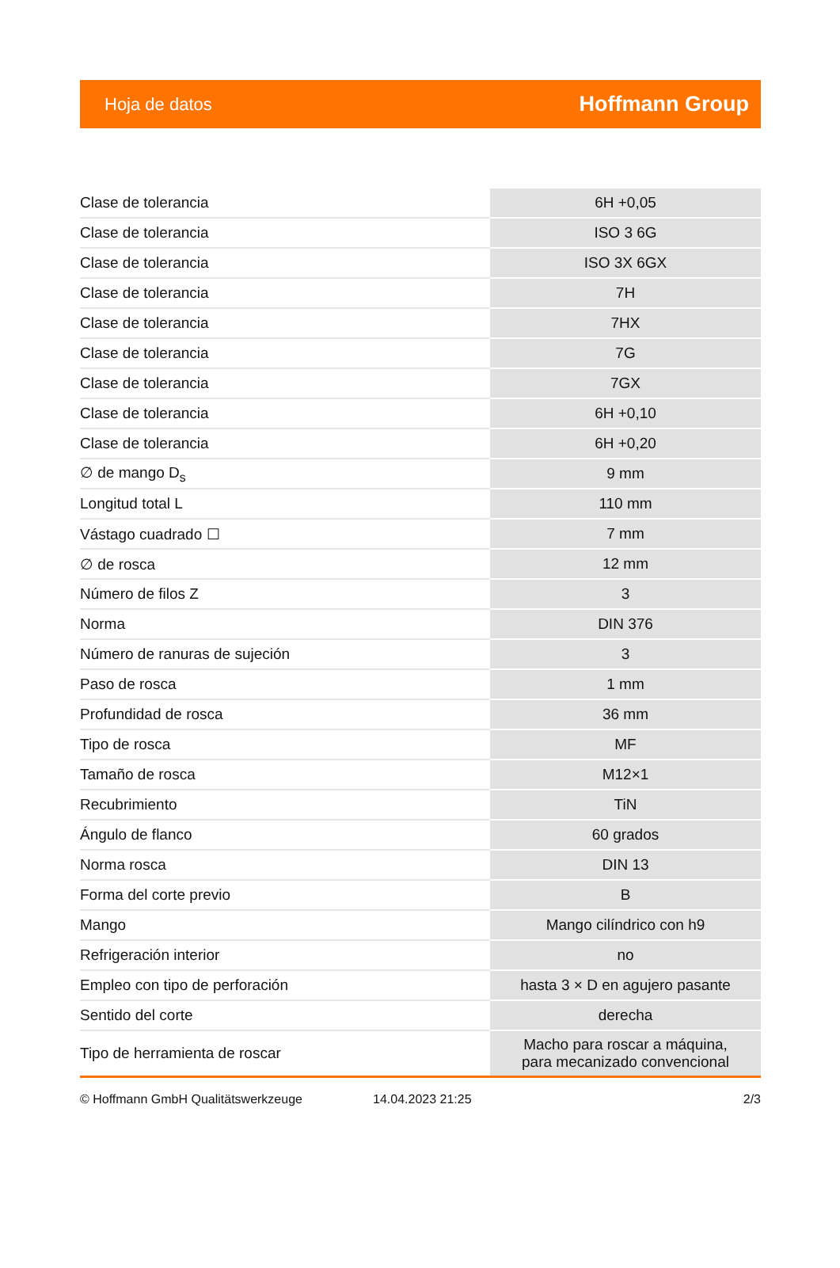Hoja de datos Hoffmann Group
| Clase de tolerancia | 6H +0,05 |
| Clase de tolerancia | ISO 3 6G |
| Clase de tolerancia | ISO 3X 6GX |
| Clase de tolerancia | 7H |
| Clase de tolerancia | 7HX |
| Clase de tolerancia | 7G |
| Clase de tolerancia | 7GX |
| Clase de tolerancia | 6H +0,10 |
| Clase de tolerancia | 6H +0,20 |
| ∅ de mango D<sub>s</sub> | 9 mm |
| Longitud total L | 110 mm |
| Vástago cuadrado ☐ | 7 mm |
| ∅ de rosca | 12 mm |
| Número de filos Z | 3 |
| Norma | DIN 376 |
| Número de ranuras de sujeción | 3 |
| Paso de rosca | 1 mm |
| Profundidad de rosca | 36 mm |
| Tipo de rosca | MF |
| Tamaño de rosca | M12×1 |
| Recubrimiento | TiN |
| Ángulo de flanco | 60 grados |
| Norma rosca | DIN 13 |
| Forma del corte previo | B |
| Mango | Mango cilíndrico con h9 |
| Refrigeración interior | no |
| Empleo con tipo de perforación | hasta 3 × D en agujero pasante |
| Sentido del corte | derecha |
| Tipo de herramienta de roscar | Macho para roscar a máquina, para mecanizado convencional |
© Hoffmann GmbH Qualitätswerkzeuge 14.04.2023 21:25 2/3